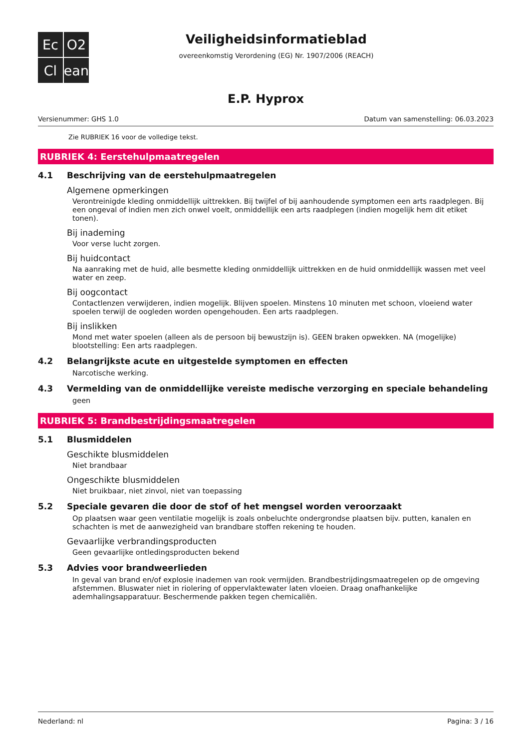Ec
O2
Cl
ean
Veiligheidsinformatieblad
overeenkomstig Verordening (EG) Nr. 1907/2006 (REACH)
E.P. Hyprox
Versienummer: GHS 1.0 Datum van samenstelling: 06.03.2023
Zie RUBRIEK 16 voor de volledige tekst.
RUBRIEK 4: Eerstehulpmaatregelen
4.1 Beschrijving van de eerstehulpmaatregelen
Algemene opmerkingen
Verontreinigde kleding onmiddellijk uittrekken. Bij twijfel of bij aanhoudende symptomen een arts raadplegen. Bij een ongeval of indien men zich onwel voelt, onmiddellijk een arts raadplegen (indien mogelijk hem dit etiket tonen).
Bij inademing
Voor verse lucht zorgen.
Bij huidcontact
Na aanraking met de huid, alle besmette kleding onmiddellijk uittrekken en de huid onmiddellijk wassen met veel water en zeep.
Bij oogcontact
Contactlenzen verwijderen, indien mogelijk. Blijven spoelen. Minstens 10 minuten met schoon, vloeiend water spoelen terwijl de oogleden worden opengehouden. Een arts raadplegen.
Bij inslikken
Mond met water spoelen (alleen als de persoon bij bewustzijn is). GEEN braken opwekken. NA (mogelijke) blootstelling: Een arts raadplegen.
4.2 Belangrijkste acute en uitgestelde symptomen en effecten
Narcotische werking.
4.3 Vermelding van de onmiddellijke vereiste medische verzorging en speciale behandeling
geen
RUBRIEK 5: Brandbestrijdingsmaatregelen
5.1 Blusmiddelen
Geschikte blusmiddelen
Niet brandbaar
Ongeschikte blusmiddelen
Niet bruikbaar, niet zinvol, niet van toepassing
5.2 Speciale gevaren die door de stof of het mengsel worden veroorzaakt
Op plaatsen waar geen ventilatie mogelijk is zoals onbeluchte ondergrondse plaatsen bijv. putten, kanalen en schachten is met de aanwezigheid van brandbare stoffen rekening te houden.
Gevaarlijke verbrandingsproducten
Geen gevaarlijke ontledingsproducten bekend
5.3 Advies voor brandweerlieden
In geval van brand en/of explosie inademen van rook vermijden. Brandbestrijdingsmaatregelen op de omgeving afstemmen. Bluswater niet in riolering of oppervlaktewater laten vloeien. Draag onafhankelijke ademhalingsapparatuur. Beschermende pakken tegen chemicaliën.
Nederland: nl Pagina: 3 / 16